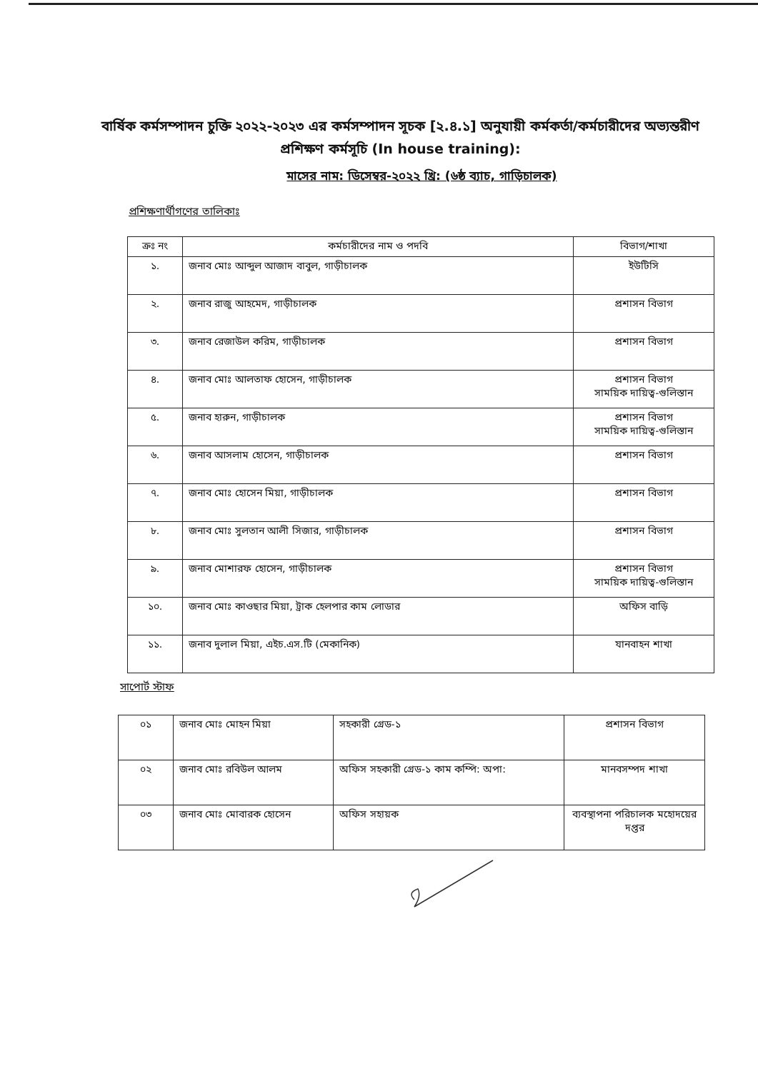বার্ষিক কর্মসম্পাদন চুক্তি ২০২২-২০২৩ এর কর্মসম্পাদন সূচক [২.৪.১] অনুযায়ী কর্মকর্তা/কর্মচারীদের অভ্যন্তরীণ প্রশিক্ষণ কর্মসূচি (In house training):
মাসের নাম: ডিসেম্বর-২০২২ খ্রি: (৬ষ্ঠ ব্যাচ, গাড়িচালক)
প্রশিক্ষণার্থীগণের তালিকাঃ
| ক্রঃ নং | কর্মচারীদের নাম ও পদবি | বিভাগ/শাখা |
| --- | --- | --- |
| ১. | জনাব মোঃ আব্দুল আজাদ বাবুল, গাড়ীচালক | ইউটিসি |
| ২. | জনাব রাজু আহমেদ, গাড়ীচালক | প্রশাসন বিভাগ |
| ৩. | জনাব রেজাউল করিম, গাড়ীচালক | প্রশাসন বিভাগ |
| ৪. | জনাব মোঃ আলতাফ হোসেন, গাড়ীচালক | প্রশাসন বিভাগ সাময়িক দায়িত্ব-গুলিস্তান |
| ৫. | জনাব হারুন, গাড়ীচালক | প্রশাসন বিভাগ সাময়িক দায়িত্ব-গুলিস্তান |
| ৬. | জনাব আসলাম হোসেন, গাড়ীচালক | প্রশাসন বিভাগ |
| ৭. | জনাব মোঃ হোসেন মিয়া, গাড়ীচালক | প্রশাসন বিভাগ |
| ৮. | জনাব মোঃ সুলতান আলী সিজার, গাড়ীচালক | প্রশাসন বিভাগ |
| ৯. | জনাব মোশারফ হোসেন, গাড়ীচালক | প্রশাসন বিভাগ সাময়িক দায়িত্ব-গুলিস্তান |
| ১০. | জনাব মোঃ কাওছার মিয়া, ট্রাক হেলপার কাম লোডার | অফিস বাড়ি |
| ১১. | জনাব দুলাল মিয়া, এইচ.এস.টি (মেকানিক) | যানবাহন শাখা |
সাপোর্ট স্টাফ
| ০১ | জনাব মোঃ মোহন মিয়া | সহকারী গ্রেড-১ | প্রশাসন বিভাগ |
| ০২ | জনাব মোঃ রবিউল আলম | অফিস সহকারী গ্রেড-১ কাম কম্পি: অপা: | মানবসম্পদ শাখা |
| ০৩ | জনাব মোঃ মোবারক হোসেন | অফিস সহায়ক | ব্যবস্থাপনা পরিচালক মহোদয়ের দপ্তর |